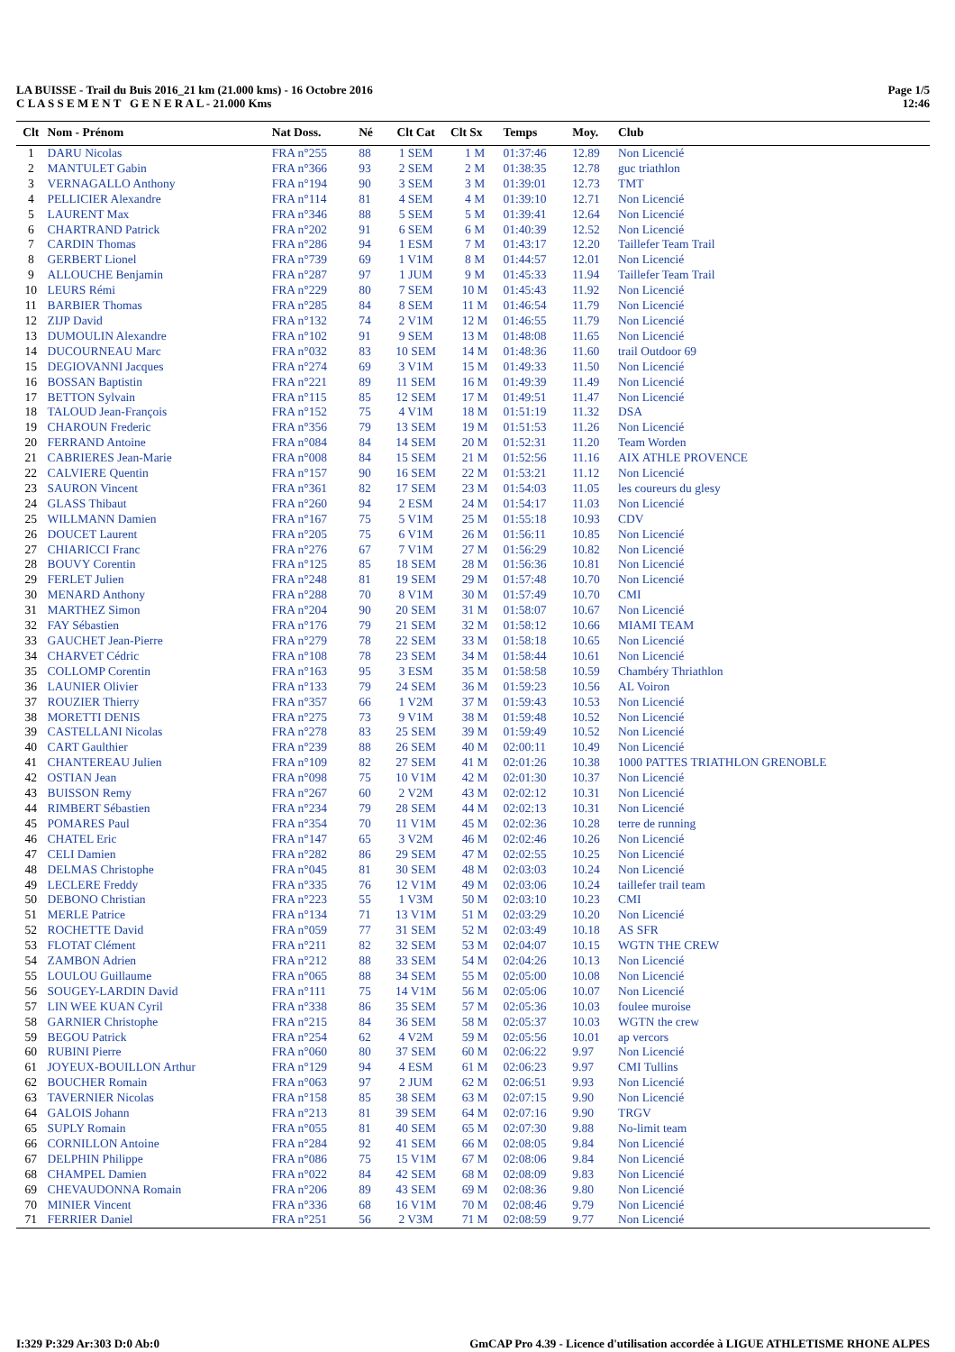LA BUISSE - Trail du Buis 2016_21 km (21.000 kms) - 16 Octobre 2016
C L A S S E M E N T G E N E R A L - 21.000 Kms
Page 1/5
12:46
| Clt | Nom - Prénom | Nat Doss. | Né | Clt Cat | Clt Sx | Temps | Moy. | Club |
| --- | --- | --- | --- | --- | --- | --- | --- | --- |
| 1 | DARU Nicolas | FRA n°255 | 88 | 1 SEM | 1 M | 01:37:46 | 12.89 | Non Licencié |
| 2 | MANTULET Gabin | FRA n°366 | 93 | 2 SEM | 2 M | 01:38:35 | 12.78 | guc triathlon |
| 3 | VERNAGALLO Anthony | FRA n°194 | 90 | 3 SEM | 3 M | 01:39:01 | 12.73 | TMT |
| 4 | PELLICIER Alexandre | FRA n°114 | 81 | 4 SEM | 4 M | 01:39:10 | 12.71 | Non Licencié |
| 5 | LAURENT Max | FRA n°346 | 88 | 5 SEM | 5 M | 01:39:41 | 12.64 | Non Licencié |
| 6 | CHARTRAND Patrick | FRA n°202 | 91 | 6 SEM | 6 M | 01:40:39 | 12.52 | Non Licencié |
| 7 | CARDIN Thomas | FRA n°286 | 94 | 1 ESM | 7 M | 01:43:17 | 12.20 | Taillefer Team Trail |
| 8 | GERBERT Lionel | FRA n°739 | 69 | 1 V1M | 8 M | 01:44:57 | 12.01 | Non Licencié |
| 9 | ALLOUCHE Benjamin | FRA n°287 | 97 | 1 JUM | 9 M | 01:45:33 | 11.94 | Taillefer Team Trail |
| 10 | LEURS Rémi | FRA n°229 | 80 | 7 SEM | 10 M | 01:45:43 | 11.92 | Non Licencié |
| 11 | BARBIER Thomas | FRA n°285 | 84 | 8 SEM | 11 M | 01:46:54 | 11.79 | Non Licencié |
| 12 | ZIJP David | FRA n°132 | 74 | 2 V1M | 12 M | 01:46:55 | 11.79 | Non Licencié |
| 13 | DUMOULIN Alexandre | FRA n°102 | 91 | 9 SEM | 13 M | 01:48:08 | 11.65 | Non Licencié |
| 14 | DUCOURNEAU Marc | FRA n°032 | 83 | 10 SEM | 14 M | 01:48:36 | 11.60 | trail Outdoor 69 |
| 15 | DEGIOVANNI Jacques | FRA n°274 | 69 | 3 V1M | 15 M | 01:49:33 | 11.50 | Non Licencié |
| 16 | BOSSAN Baptistin | FRA n°221 | 89 | 11 SEM | 16 M | 01:49:39 | 11.49 | Non Licencié |
| 17 | BETTON Sylvain | FRA n°115 | 85 | 12 SEM | 17 M | 01:49:51 | 11.47 | Non Licencié |
| 18 | TALOUD Jean-François | FRA n°152 | 75 | 4 V1M | 18 M | 01:51:19 | 11.32 | DSA |
| 19 | CHAROUN Frederic | FRA n°356 | 79 | 13 SEM | 19 M | 01:51:53 | 11.26 | Non Licencié |
| 20 | FERRAND Antoine | FRA n°084 | 84 | 14 SEM | 20 M | 01:52:31 | 11.20 | Team Worden |
| 21 | CABRIERES Jean-Marie | FRA n°008 | 84 | 15 SEM | 21 M | 01:52:56 | 11.16 | AIX ATHLE PROVENCE |
| 22 | CALVIERE Quentin | FRA n°157 | 90 | 16 SEM | 22 M | 01:53:21 | 11.12 | Non Licencié |
| 23 | SAURON Vincent | FRA n°361 | 82 | 17 SEM | 23 M | 01:54:03 | 11.05 | les coureurs du glesy |
| 24 | GLASS Thibaut | FRA n°260 | 94 | 2 ESM | 24 M | 01:54:17 | 11.03 | Non Licencié |
| 25 | WILLMANN Damien | FRA n°167 | 75 | 5 V1M | 25 M | 01:55:18 | 10.93 | CDV |
| 26 | DOUCET Laurent | FRA n°205 | 75 | 6 V1M | 26 M | 01:56:11 | 10.85 | Non Licencié |
| 27 | CHIARICCI Franc | FRA n°276 | 67 | 7 V1M | 27 M | 01:56:29 | 10.82 | Non Licencié |
| 28 | BOUVY Corentin | FRA n°125 | 85 | 18 SEM | 28 M | 01:56:36 | 10.81 | Non Licencié |
| 29 | FERLET Julien | FRA n°248 | 81 | 19 SEM | 29 M | 01:57:48 | 10.70 | Non Licencié |
| 30 | MENARD Anthony | FRA n°288 | 70 | 8 V1M | 30 M | 01:57:49 | 10.70 | CMI |
| 31 | MARTHEZ Simon | FRA n°204 | 90 | 20 SEM | 31 M | 01:58:07 | 10.67 | Non Licencié |
| 32 | FAY Sébastien | FRA n°176 | 79 | 21 SEM | 32 M | 01:58:12 | 10.66 | MIAMI TEAM |
| 33 | GAUCHET Jean-Pierre | FRA n°279 | 78 | 22 SEM | 33 M | 01:58:18 | 10.65 | Non Licencié |
| 34 | CHARVET Cédric | FRA n°108 | 78 | 23 SEM | 34 M | 01:58:44 | 10.61 | Non Licencié |
| 35 | COLLOMP Corentin | FRA n°163 | 95 | 3 ESM | 35 M | 01:58:58 | 10.59 | Chambéry Thriathlon |
| 36 | LAUNIER Olivier | FRA n°133 | 79 | 24 SEM | 36 M | 01:59:23 | 10.56 | AL Voiron |
| 37 | ROUZIER Thierry | FRA n°357 | 66 | 1 V2M | 37 M | 01:59:43 | 10.53 | Non Licencié |
| 38 | MORETTI DENIS | FRA n°275 | 73 | 9 V1M | 38 M | 01:59:48 | 10.52 | Non Licencié |
| 39 | CASTELLANI Nicolas | FRA n°278 | 83 | 25 SEM | 39 M | 01:59:49 | 10.52 | Non Licencié |
| 40 | CART Gaulthier | FRA n°239 | 88 | 26 SEM | 40 M | 02:00:11 | 10.49 | Non Licencié |
| 41 | CHANTEREAU Julien | FRA n°109 | 82 | 27 SEM | 41 M | 02:01:26 | 10.38 | 1000 PATTES TRIATHLON GRENOBLE |
| 42 | OSTIAN Jean | FRA n°098 | 75 | 10 V1M | 42 M | 02:01:30 | 10.37 | Non Licencié |
| 43 | BUISSON Remy | FRA n°267 | 60 | 2 V2M | 43 M | 02:02:12 | 10.31 | Non Licencié |
| 44 | RIMBERT Sébastien | FRA n°234 | 79 | 28 SEM | 44 M | 02:02:13 | 10.31 | Non Licencié |
| 45 | POMARES Paul | FRA n°354 | 70 | 11 V1M | 45 M | 02:02:36 | 10.28 | terre de running |
| 46 | CHATEL Eric | FRA n°147 | 65 | 3 V2M | 46 M | 02:02:46 | 10.26 | Non Licencié |
| 47 | CELI Damien | FRA n°282 | 86 | 29 SEM | 47 M | 02:02:55 | 10.25 | Non Licencié |
| 48 | DELMAS Christophe | FRA n°045 | 81 | 30 SEM | 48 M | 02:03:03 | 10.24 | Non Licencié |
| 49 | LECLERE Freddy | FRA n°335 | 76 | 12 V1M | 49 M | 02:03:06 | 10.24 | taillefer trail team |
| 50 | DEBONO Christian | FRA n°223 | 55 | 1 V3M | 50 M | 02:03:10 | 10.23 | CMI |
| 51 | MERLE Patrice | FRA n°134 | 71 | 13 V1M | 51 M | 02:03:29 | 10.20 | Non Licencié |
| 52 | ROCHETTE David | FRA n°059 | 77 | 31 SEM | 52 M | 02:03:49 | 10.18 | AS SFR |
| 53 | FLOTAT Clément | FRA n°211 | 82 | 32 SEM | 53 M | 02:04:07 | 10.15 | WGTN THE CREW |
| 54 | ZAMBON Adrien | FRA n°212 | 88 | 33 SEM | 54 M | 02:04:26 | 10.13 | Non Licencié |
| 55 | LOULOU Guillaume | FRA n°065 | 88 | 34 SEM | 55 M | 02:05:00 | 10.08 | Non Licencié |
| 56 | SOUGEY-LARDIN David | FRA n°111 | 75 | 14 V1M | 56 M | 02:05:06 | 10.07 | Non Licencié |
| 57 | LIN WEE KUAN Cyril | FRA n°338 | 86 | 35 SEM | 57 M | 02:05:36 | 10.03 | foulee muroise |
| 58 | GARNIER Christophe | FRA n°215 | 84 | 36 SEM | 58 M | 02:05:37 | 10.03 | WGTN the crew |
| 59 | BEGOU Patrick | FRA n°254 | 62 | 4 V2M | 59 M | 02:05:56 | 10.01 | ap vercors |
| 60 | RUBINI Pierre | FRA n°060 | 80 | 37 SEM | 60 M | 02:06:22 | 9.97 | Non Licencié |
| 61 | JOYEUX-BOUILLON Arthur | FRA n°129 | 94 | 4 ESM | 61 M | 02:06:23 | 9.97 | CMI Tullins |
| 62 | BOUCHER Romain | FRA n°063 | 97 | 2 JUM | 62 M | 02:06:51 | 9.93 | Non Licencié |
| 63 | TAVERNIER Nicolas | FRA n°158 | 85 | 38 SEM | 63 M | 02:07:15 | 9.90 | Non Licencié |
| 64 | GALOIS Johann | FRA n°213 | 81 | 39 SEM | 64 M | 02:07:16 | 9.90 | TRGV |
| 65 | SUPLY Romain | FRA n°055 | 81 | 40 SEM | 65 M | 02:07:30 | 9.88 | No-limit team |
| 66 | CORNILLON Antoine | FRA n°284 | 92 | 41 SEM | 66 M | 02:08:05 | 9.84 | Non Licencié |
| 67 | DELPHIN Philippe | FRA n°086 | 75 | 15 V1M | 67 M | 02:08:06 | 9.84 | Non Licencié |
| 68 | CHAMPEL Damien | FRA n°022 | 84 | 42 SEM | 68 M | 02:08:09 | 9.83 | Non Licencié |
| 69 | CHEVAUDONNA Romain | FRA n°206 | 89 | 43 SEM | 69 M | 02:08:36 | 9.80 | Non Licencié |
| 70 | MINIER Vincent | FRA n°336 | 68 | 16 V1M | 70 M | 02:08:46 | 9.79 | Non Licencié |
| 71 | FERRIER Daniel | FRA n°251 | 56 | 2 V3M | 71 M | 02:08:59 | 9.77 | Non Licencié |
I:329 P:329 Ar:303 D:0 Ab:0 GmCAP Pro 4.39 - Licence d'utilisation accordée à LIGUE ATHLETISME RHONE ALPES